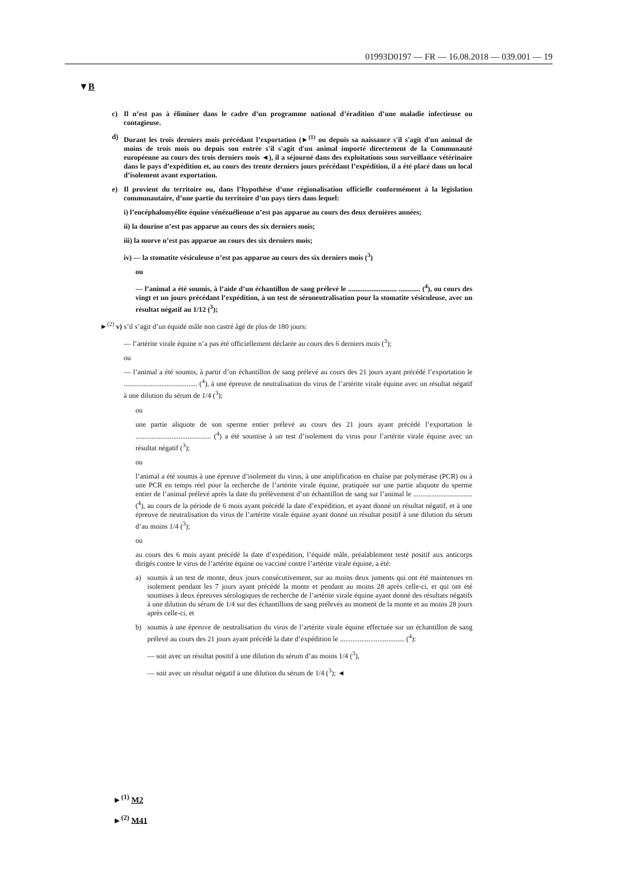01993D0197 — FR — 16.08.2018 — 039.001 — 19
▼B
c) Il n’est pas à éliminer dans le cadre d’un programme national d’éradition d’une maladie infectieuse ou contagieuse.
d) Durant les trois derniers mois précédant l’exportation (►<sup>(1)</sup> ou depuis sa naissance s'il s'agit d'un animal de moins de trois mois ou depuis son entrée s'il s'agit d'un animal importé directement de la Communauté européenne au cours des trois derniers mois ◄), il a séjourné dans des exploitations sous surveillance vétérinaire dans le pays d’expédition et, au cours des trente derniers jours précédant l’expédition, il a été placé dans un local d’isolement avant exportation.
e) Il provient du territoire ou, dans l’hypothèse d’une régionalisation officielle conformément à la législation communautaire, d’une partie du territoire d’un pays tiers dans lequel:
i) l’encéphalomyélite équine vénézuélienne n’est pas apparue au cours des deux dernières années;
ii) la dourine n’est pas apparue au cours des six derniers mois;
iii) la morve n’est pas apparue au cours des six derniers mois;
iv) — la stomatite vésiculeuse n’est pas apparue au cours des six derniers mois (<sup>3</sup>)
ou
— l’animal a été soumis, à l’aide d’un échantillon de sang prélevé le ........................... ............ (<sup>4</sup>), ou cours des vingt et un jours précédant l’expédition, à un test de séroneutralisation pour la stomatite vésiculeuse, avec un résultat négatif au 1/12 (<sup>3</sup>);
►<sup>(2)</sup> v) s’il s’agit d’un équidé mâle non castré âgé de plus de 180 jours:
— l’artérite virale équine n’a pas été officiellement déclarée au cours des 6 derniers mois (<sup>3</sup>);
ou
— l’animal a été soumis, à partir d’un échantillon de sang prélevé au cours des 21 jours ayant précédé l’exportation le ......................................... (<sup>4</sup>), à une épreuve de neutralisation du virus de l’artérite virale équine avec un résultat négatif à une dilution du sérum de 1/4 (<sup>3</sup>);
ou
une partie aliquote de son sperme entier prélevé au cours des 21 jours ayant précédé l’exportation le .......................................... (<sup>4</sup>) a été soumise à un test d’isolement du virus pour l’artérite virale équine avec un résultat négatif (<sup>3</sup>);
ou
l’animal a été soumis à une épreuve d’isolement du virus, à une amplification en chaîne par polymérase (PCR) ou à une PCR en temps réel pour la recherche de l’artérite virale équine, pratiquée sur une partie aliquote du sperme entier de l’animal prélevé après la date du prélèvement d’un échantillon de sang sur l’animal le ................................. (<sup>4</sup>), au cours de la période de 6 mois ayant précédé la date d’expédition, et ayant donné un résultat négatif, et à une épreuve de neutralisation du virus de l’artérite virale équine ayant donné un résultat positif à une dilution du sérum d’au moins 1/4 (<sup>3</sup>);
ou
au cours des 6 mois ayant précédé la date d’expédition, l’équidé mâle, préalablement testé positif aux anticorps dirigés contre le virus de l’artérite équine ou vacciné contre l’artérite virale équine, a été:
a) soumis à un test de monte, deux jours consécutivement, sur au moins deux juments qui ont été maintenues en isolement pendant les 7 jours ayant précédé la monte et pendant au moins 28 après celle-ci, et qui ont été soumises à deux épreuves sérologiques de recherche de l’artérite virale équine ayant donné des résultats négatifs à une dilution du sérum de 1/4 sur des échantillons de sang prélevés au moment de la monte et au moins 28 jours après celle-ci, et
b) soumis à une épreuve de neutralisation du virus de l’artérite virale équine effectuée sur un échantillon de sang prélevé au cours des 21 jours ayant précédé la date d’expédition le .................................... (<sup>4</sup>):
— soit avec un résultat positif à une dilution du sérum d’au moins 1/4 (<sup>3</sup>),
— soit avec un résultat négatif à une dilution du sérum de 1/4 (<sup>3</sup>); ◄
►<sup>(1)</sup> M2
►<sup>(2)</sup> M41